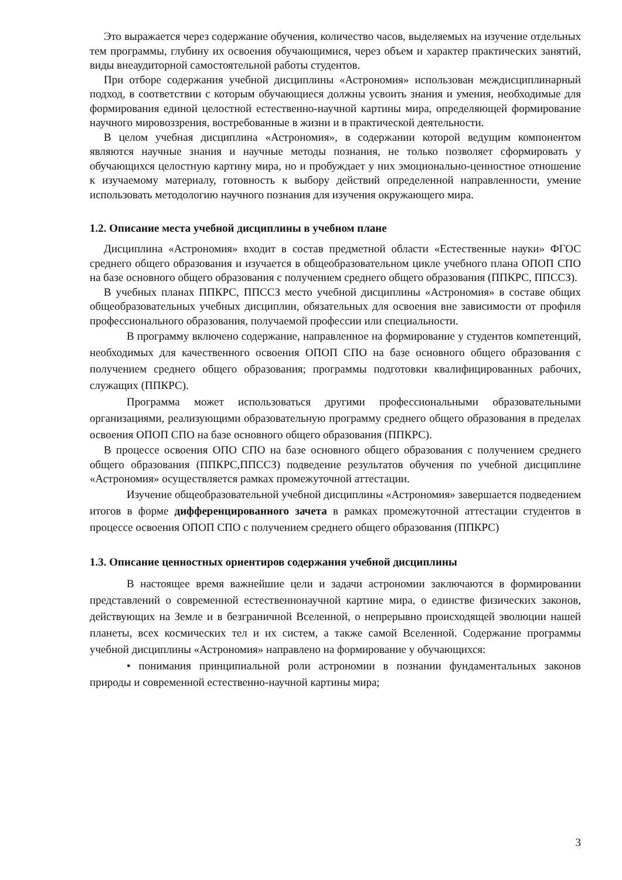Это выражается через содержание обучения, количество часов, выделяемых на изучение отдельных тем программы, глубину их освоения обучающимися, через объем и характер практических занятий, виды внеаудиторной самостоятельной работы студентов.
При отборе содержания учебной дисциплины «Астрономия» использован междисциплинарный подход, в соответствии с которым обучающиеся должны усвоить знания и умения, необходимые для формирования единой целостной естественно-научной картины мира, определяющей формирование научного мировоззрения, востребованные в жизни и в практической деятельности.
В целом учебная дисциплина «Астрономия», в содержании которой ведущим компонентом являются научные знания и научные методы познания, не только позволяет сформировать у обучающихся целостную картину мира, но и пробуждает у них эмоционально-ценностное отношение к изучаемому материалу, готовность к выбору действий определенной направленности, умение использовать методологию научного познания для изучения окружающего мира.
1.2. Описание места учебной дисциплины в учебном плане
Дисциплина «Астрономия» входит в состав предметной области «Естественные науки» ФГОС среднего общего образования и изучается в общеобразовательном цикле учебного плана ОПОП СПО на базе основного общего образования с получением среднего общего образования (ППКРС, ППССЗ).
В учебных планах ППКРС, ППССЗ место учебной дисциплины «Астрономия» в составе общих общеобразовательных учебных дисциплин, обязательных для освоения вне зависимости от профиля профессионального образования, получаемой профессии или специальности.
В программу включено содержание, направленное на формирование у студентов компетенций, необходимых для качественного освоения ОПОП СПО на базе основного общего образования с получением среднего общего образования; программы подготовки квалифицированных рабочих, служащих (ППКРС).
Программа может использоваться другими профессиональными образовательными организациями, реализующими образовательную программу среднего общего образования в пределах освоения ОПОП СПО на базе основного общего образования (ППКРС).
В процессе освоения ОПО СПО на базе основного общего образования с получением среднего общего образования (ППКРС,ППССЗ) подведение результатов обучения по учебной дисциплине «Астрономия» осуществляется рамках промежуточной аттестации.
Изучение общеобразовательной учебной дисциплины «Астрономия» завершается подведением итогов в форме дифференцированного зачета в рамках промежуточной аттестации студентов в процессе освоения ОПОП СПО с получением среднего общего образования (ППКРС)
1.3. Описание ценностных ориентиров содержания учебной дисциплины
В настоящее время важнейшие цели и задачи астрономии заключаются в формировании представлений о современной естественнонаучной картине мира, о единстве физических законов, действующих на Земле и в безграничной Вселенной, о непрерывно происходящей эволюции нашей планеты, всех космических тел и их систем, а также самой Вселенной. Содержание программы учебной дисциплины «Астрономия» направлено на формирование у обучающихся:
• понимания принципиальной роли астрономии в познании фундаментальных законов природы и современной естественно-научной картины мира;
3